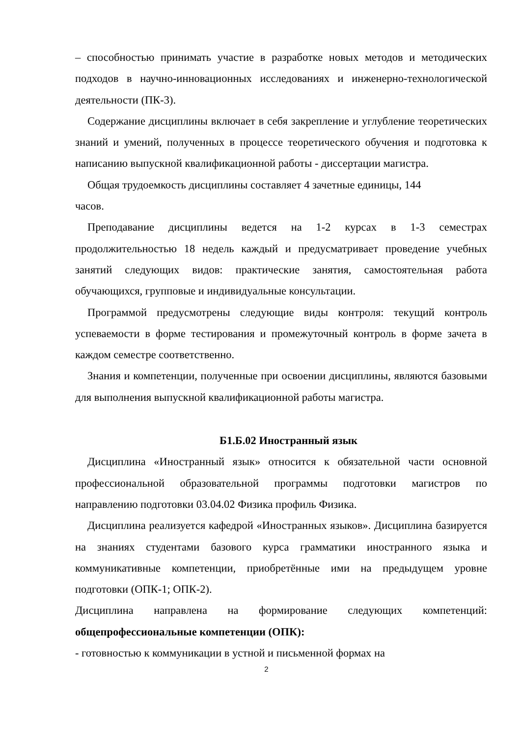– способностью принимать участие в разработке новых методов и методических подходов в научно-инновационных исследованиях и инженерно-технологической деятельности (ПК-3).
Содержание дисциплины включает в себя закрепление и углубление теоретических знаний и умений, полученных в процессе теоретического обучения и подготовка к написанию выпускной квалификационной работы - диссертации магистра.
Общая трудоемкость дисциплины составляет 4 зачетные единицы, 144
часов.
Преподавание дисциплины ведется на 1-2 курсах в 1-3 семестрах продолжительностью 18 недель каждый и предусматривает проведение учебных занятий следующих видов: практические занятия, самостоятельная работа обучающихся, групповые и индивидуальные консультации.
Программой предусмотрены следующие виды контроля: текущий контроль успеваемости в форме тестирования и промежуточный контроль в форме зачета в каждом семестре соответственно.
Знания и компетенции, полученные при освоении дисциплины, являются базовыми для выполнения выпускной квалификационной работы магистра.
Б1.Б.02 Иностранный язык
Дисциплина «Иностранный язык» относится к обязательной части основной профессиональной образовательной программы подготовки магистров по направлению подготовки 03.04.02 Физика профиль Физика.
Дисциплина реализуется кафедрой «Иностранных языков». Дисциплина базируется на знаниях студентами базового курса грамматики иностранного языка и коммуникативные компетенции, приобретённые ими на предыдущем уровне подготовки (ОПК-1; ОПК-2).
Дисциплина направлена на формирование следующих компетенций: общепрофессиональные компетенции (ОПК):
- готовностью к коммуникации в устной и письменной формах на
2